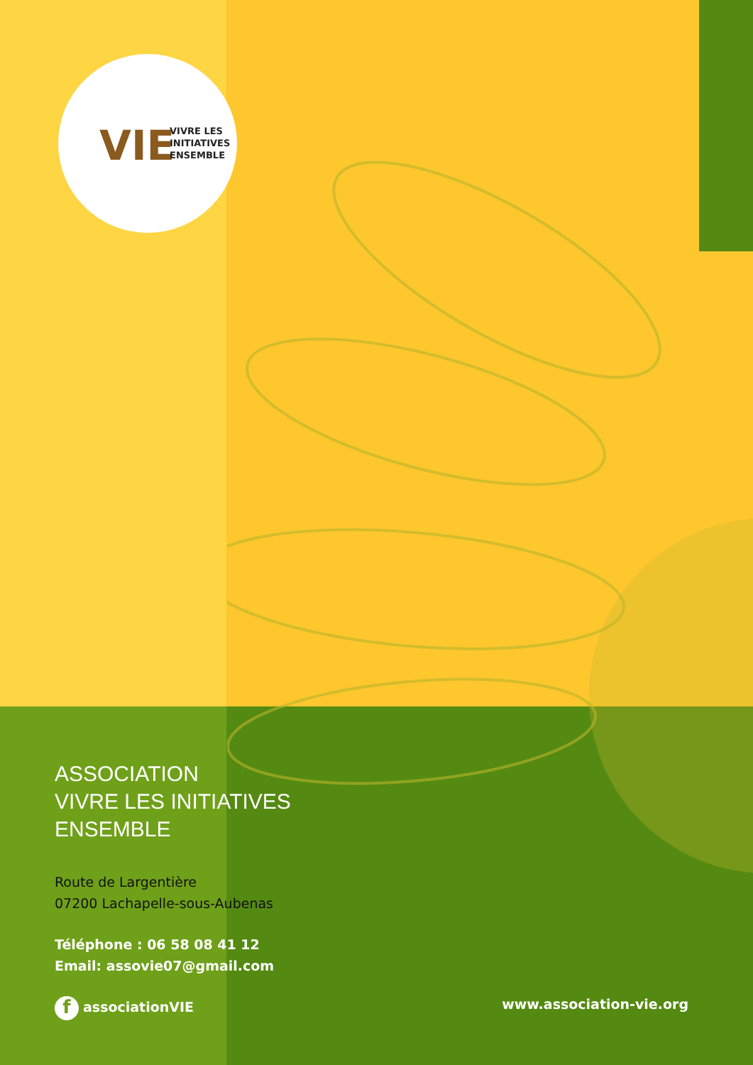VIE
VIVRE LES
INITIATIVES
ENSEMBLE
ASSOCIATION
VIVRE LES INITIATIVES
ENSEMBLE
Route de Largentière
07200 Lachapelle-sous-Aubenas
Téléphone : 06 58 08 41 12
Email: assovie07@gmail.com
f associationVIE www.association-vie.org